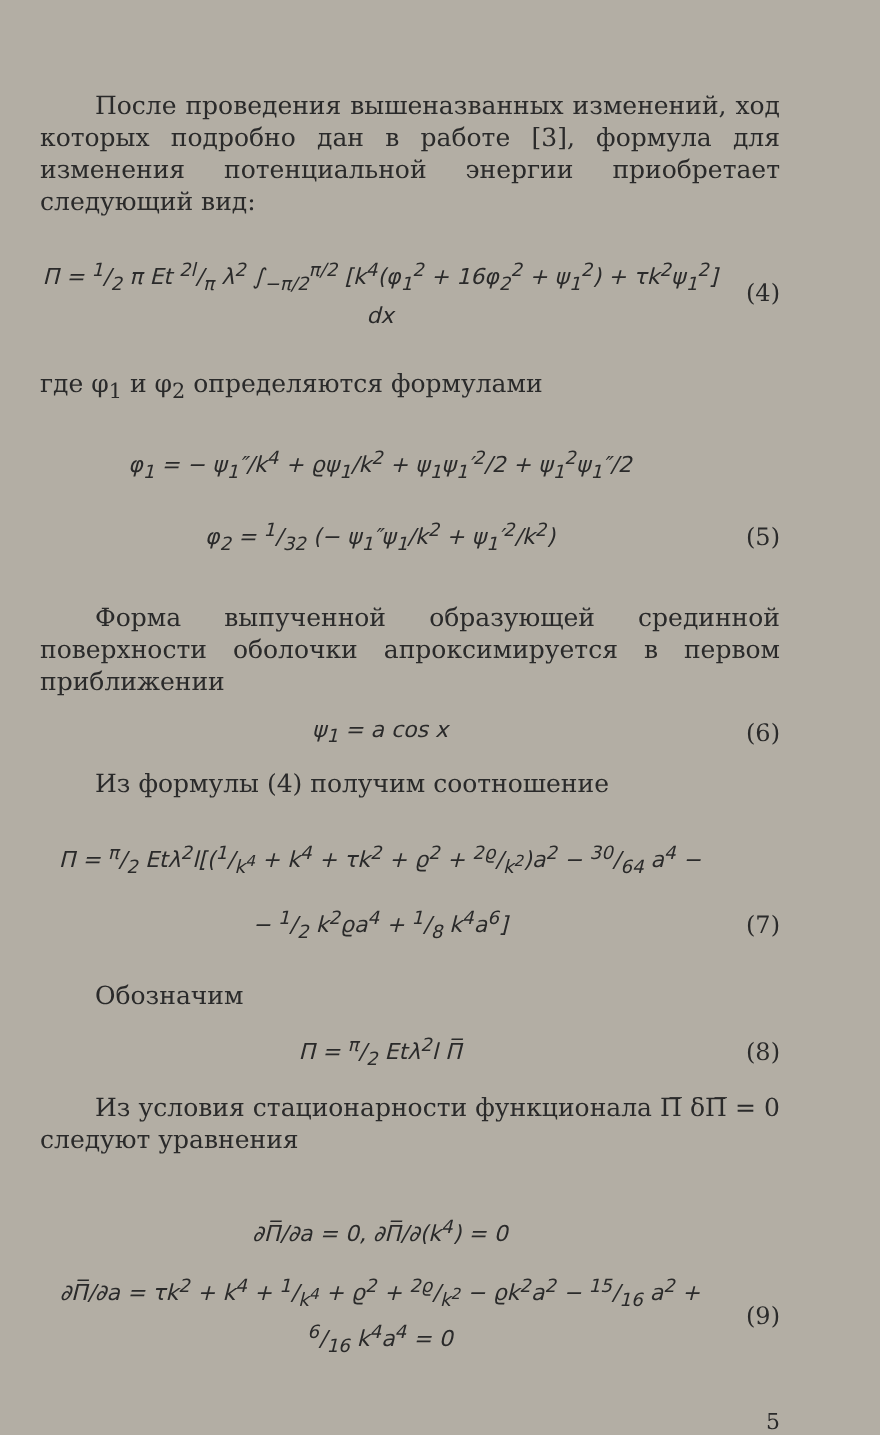После проведения вышеназванных изменений, ход которых подробно дан в работе [3], формула для изменения потенциальной энергии приобретает следующий вид:
П = 1/2 π Et 2l/π λ<sup>2</sup> ∫<sub>−π/2</sub><sup>π/2</sup> [k<sup>4</sup>(φ<sub>1</sub><sup>2</sup> + 16φ<sub>2</sub><sup>2</sup> + ψ<sub>1</sub><sup>2</sup>) + τk<sup>2</sup>ψ<sub>1</sub><sup>2</sup>] dx (4)
где φ<sub>1</sub> и φ<sub>2</sub> определяются формулами
φ<sub>1</sub> = − ψ<sub>1</sub>″/k<sup>4</sup> + ϱψ<sub>1</sub>/k<sup>2</sup> + ψ<sub>1</sub>ψ<sub>1</sub>′<sup>2</sup>/2 + ψ<sub>1</sub><sup>2</sup>ψ<sub>1</sub>″/2
φ<sub>2</sub> = 1/32 (− ψ<sub>1</sub>″ψ<sub>1</sub>/k<sup>2</sup> + ψ<sub>1</sub>′<sup>2</sup>/k<sup>2</sup>) (5)
Форма выпученной образующей срединной поверхности оболочки апроксимируется в первом приближении
ψ<sub>1</sub> = a cos x (6)
Из формулы (4) получим соотношение
П = π/2 Etλ<sup>2</sup>l[(1/k<sup>4</sup> + k<sup>4</sup> + τk<sup>2</sup> + ϱ<sup>2</sup> + 2ϱ/k<sup>2</sup>)a<sup>2</sup> − 30/64 a<sup>4</sup> −
− 1/2 k<sup>2</sup>ϱa<sup>4</sup> + 1/8 k<sup>4</sup>a<sup>6</sup>] (7)
Обозначим
П = π/2 Etλ<sup>2</sup>l П̅ (8)
Из условия стационарности функционала П̅ δП̅ = 0 следуют уравнения
∂П̅/∂a = 0, ∂П̅/∂(k<sup>4</sup>) = 0
∂П̅/∂a = τk<sup>2</sup> + k<sup>4</sup> + 1/k<sup>4</sup> + ϱ<sup>2</sup> + 2ϱ/k<sup>2</sup> − ϱk<sup>2</sup>a<sup>2</sup> − 15/16 a<sup>2</sup> + 6/16 k<sup>4</sup>a<sup>4</sup> = 0 (9)
5